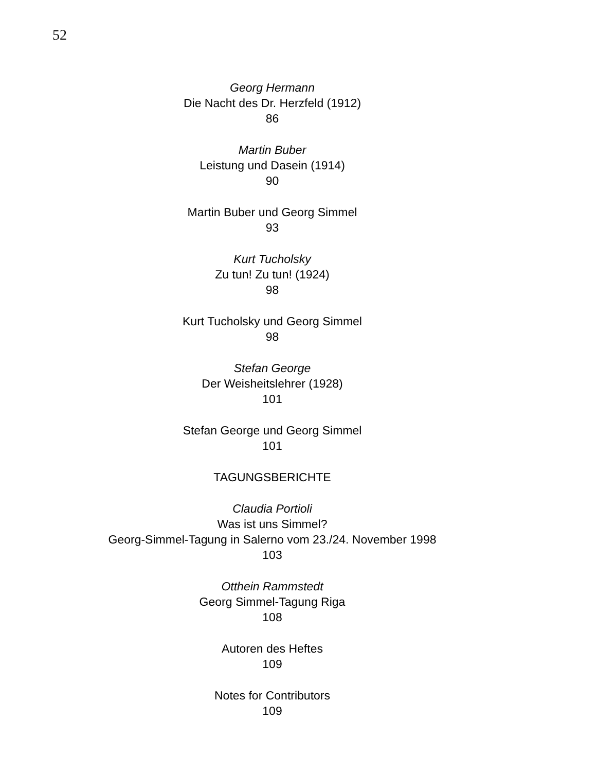52
Georg Hermann
Die Nacht des Dr. Herzfeld (1912)
86
Martin Buber
Leistung und Dasein (1914)
90
Martin Buber und Georg Simmel
93
Kurt Tucholsky
Zu tun! Zu tun! (1924)
98
Kurt Tucholsky und Georg Simmel
98
Stefan George
Der Weisheitslehrer (1928)
101
Stefan George und Georg Simmel
101
TAGUNGSBERICHTE
Claudia Portioli
Was ist uns Simmel?
Georg-Simmel-Tagung in Salerno vom 23./24. November 1998
103
Otthein Rammstedt
Georg Simmel-Tagung Riga
108
Autoren des Heftes
109
Notes for Contributors
109